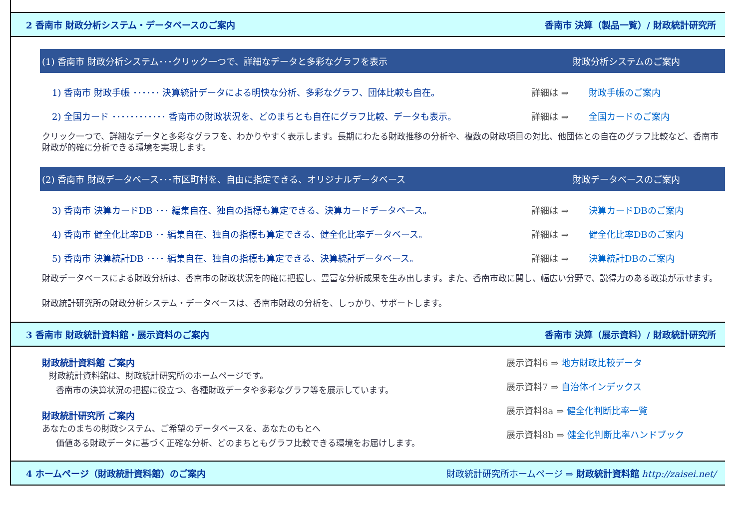2 香南市 財政分析システム・データベースのご案内 香南市 決算（製品一覧）/ 財政統計研究所
(1) 香南市 財政分析システム･･･クリック一つで、詳細なデータと多彩なグラフを表示 財政分析システムのご案内
1) 香南市 財政手帳 ･･････ 決算統計データによる明快な分析、多彩なグラフ、団体比較も自在。 詳細は ⇒ 財政手帳のご案内
2) 全国カード ････････････ 香南市の財政状況を、どのまちとも自在にグラフ比較、データも表示。 詳細は ⇒ 全国カードのご案内
クリック一つで、詳細なデータと多彩なグラフを、わかりやすく表示します。長期にわたる財政推移の分析や、複数の財政項目の対比、他団体との自在のグラフ比較など、香南市財政が的確に分析できる環境を実現します。
(2) 香南市 財政データベース･･･市区町村を、自由に指定できる、オリジナルデータベース 財政データベースのご案内
3) 香南市 決算カードDB ･･･ 編集自在、独自の指標も算定できる、決算カードデータベース。 詳細は ⇒ 決算カードDBのご案内
4) 香南市 健全化比率DB ･･ 編集自在、独自の指標も算定できる、健全化比率データベース。 詳細は ⇒ 健全化比率DBのご案内
5) 香南市 決算統計DB ････ 編集自在、独自の指標も算定できる、決算統計データベース。 詳細は ⇒ 決算統計DBのご案内
財政データベースによる財政分析は、香南市の財政状況を的確に把握し、豊富な分析成果を生み出します。また、香南市政に関し、幅広い分野で、説得力のある政策が示せます。
財政統計研究所の財政分析システム・データベースは、香南市財政の分析を、しっかり、サポートします。
3 香南市 財政統計資料館・展示資料のご案内 香南市 決算（展示資料）/ 財政統計研究所
財政統計資料館 ご案内
財政統計資料館は、財政統計研究所のホームページです。
香南市の決算状況の把握に役立つ、各種財政データや多彩なグラフ等を展示しています。
財政統計研究所 ご案内
あなたのまちの財政システム、ご希望のデータベースを、あなたのもとへ
価値ある財政データに基づく正確な分析、どのまちともグラフ比較できる環境をお届けします。
展示資料6 ⇒ 地方財政比較データ
展示資料7 ⇒ 自治体インデックス
展示資料8a ⇒ 健全化判断比率一覧
展示資料8b ⇒ 健全化判断比率ハンドブック
4 ホームページ（財政統計資料館）のご案内 財政統計研究所ホームページ ⇒ 財政統計資料館 http://zaisei.net/